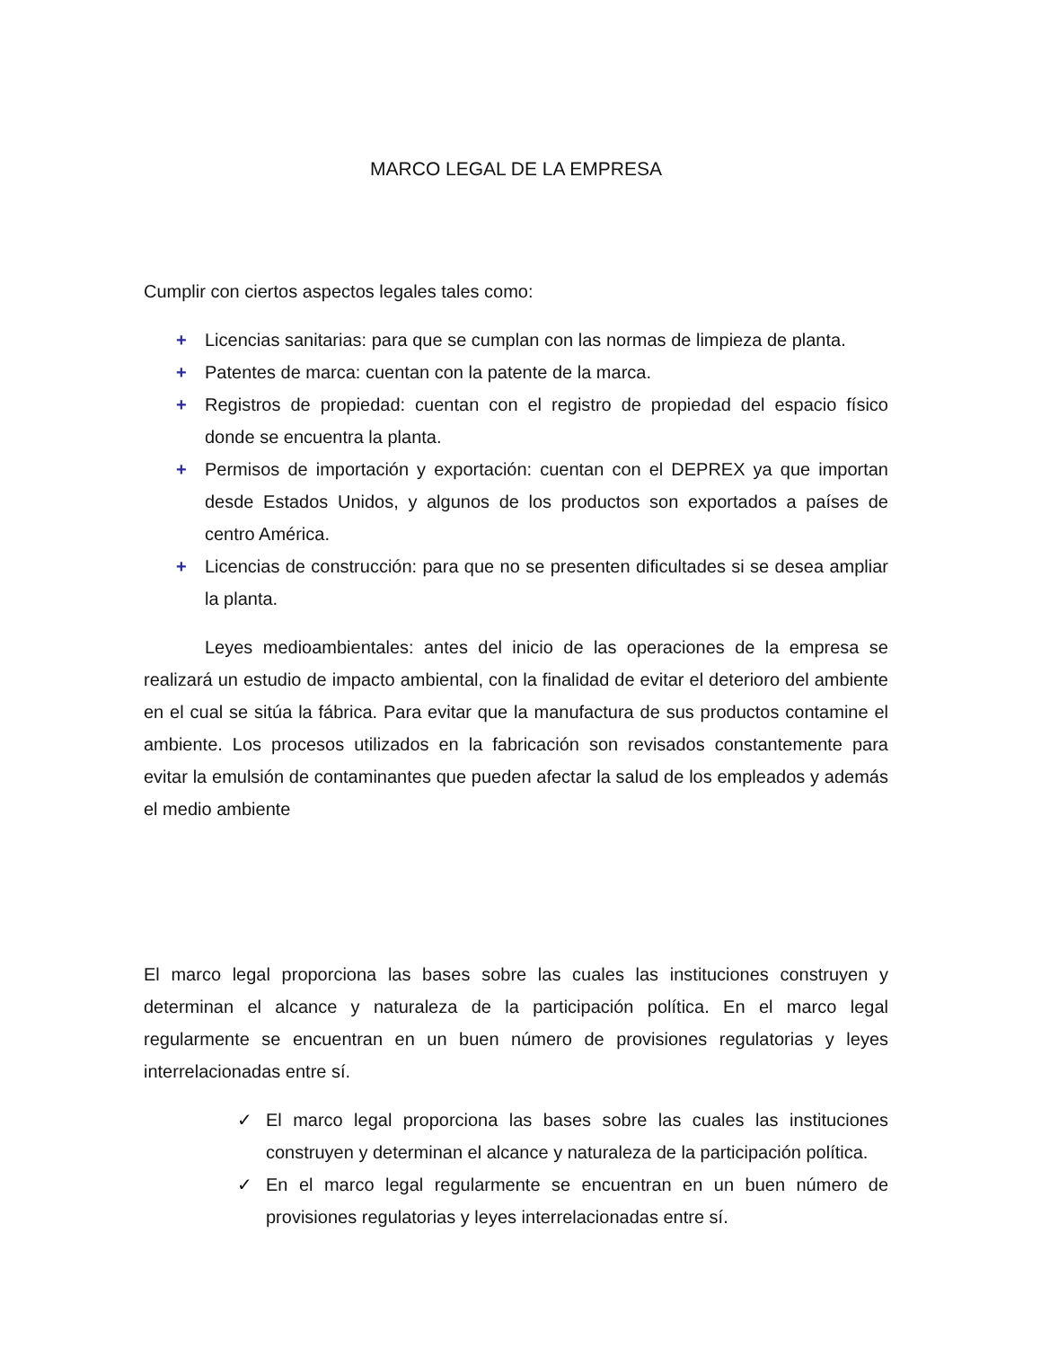MARCO LEGAL DE LA EMPRESA
Cumplir con ciertos aspectos legales tales como:
+ Licencias sanitarias: para que se cumplan con las normas de limpieza de planta.
+ Patentes de marca: cuentan con la patente de la marca.
+ Registros de propiedad: cuentan con el registro de propiedad del espacio físico donde se encuentra la planta.
+ Permisos de importación y exportación: cuentan con el DEPREX ya que importan desde Estados Unidos, y algunos de los productos son exportados a países de centro América.
+ Licencias de construcción: para que no se presenten dificultades si se desea ampliar la planta.
Leyes medioambientales: antes del inicio de las operaciones de la empresa se realizará un estudio de impacto ambiental, con la finalidad de evitar el deterioro del ambiente en el cual se sitúa la fábrica. Para evitar que la manufactura de sus productos contamine el ambiente. Los procesos utilizados en la fabricación son revisados constantemente para evitar la emulsión de contaminantes que pueden afectar la salud de los empleados y además el medio ambiente
El marco legal proporciona las bases sobre las cuales las instituciones construyen y determinan el alcance y naturaleza de la participación política. En el marco legal regularmente se encuentran en un buen número de provisiones regulatorias y leyes interrelacionadas entre sí.
✓ El marco legal proporciona las bases sobre las cuales las instituciones construyen y determinan el alcance y naturaleza de la participación política.
✓ En el marco legal regularmente se encuentran en un buen número de provisiones regulatorias y leyes interrelacionadas entre sí.